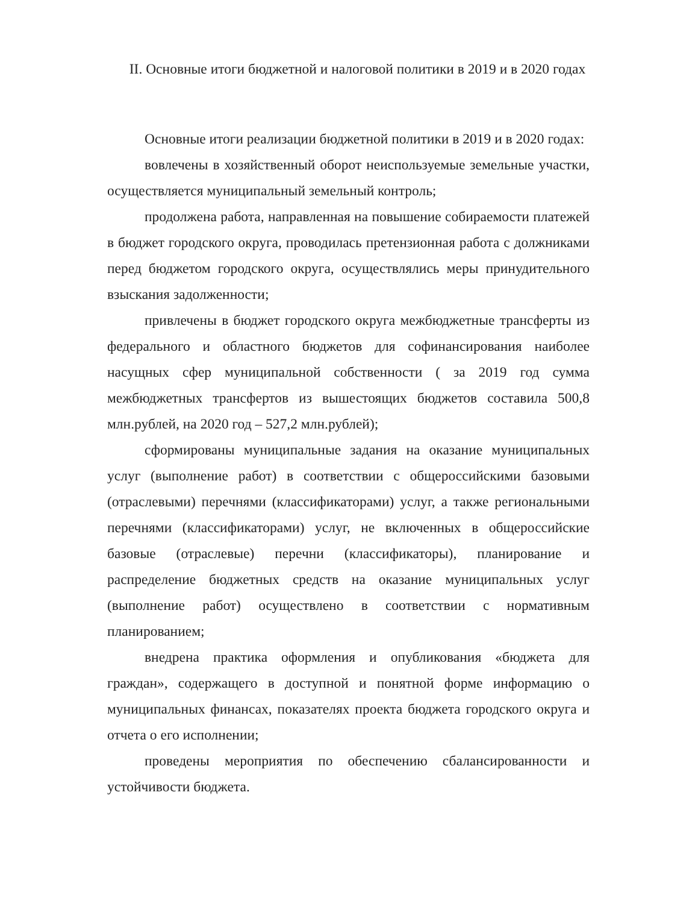II. Основные итоги бюджетной и налоговой политики в 2019 и в 2020 годах
Основные итоги реализации бюджетной политики в 2019 и в 2020 годах:
вовлечены в хозяйственный оборот неиспользуемые земельные участки, осуществляется муниципальный земельный контроль;
продолжена работа, направленная на повышение собираемости платежей в бюджет городского округа, проводилась претензионная работа с должниками перед бюджетом городского округа, осуществлялись меры принудительного взыскания задолженности;
привлечены в бюджет городского округа межбюджетные трансферты из федерального и областного бюджетов для софинансирования наиболее насущных сфер муниципальной собственности ( за 2019 год сумма межбюджетных трансфертов из вышестоящих бюджетов составила 500,8 млн.рублей, на 2020 год – 527,2 млн.рублей);
сформированы муниципальные задания на оказание муниципальных услуг (выполнение работ) в соответствии с общероссийскими базовыми (отраслевыми) перечнями (классификаторами) услуг, а также региональными перечнями (классификаторами) услуг, не включенных в общероссийские базовые (отраслевые) перечни (классификаторы), планирование и распределение бюджетных средств на оказание муниципальных услуг (выполнение работ) осуществлено в соответствии с нормативным планированием;
внедрена практика оформления и опубликования «бюджета для граждан», содержащего в доступной и понятной форме информацию о муниципальных финансах, показателях проекта бюджета городского округа и отчета о его исполнении;
проведены мероприятия по обеспечению сбалансированности и устойчивости бюджета.